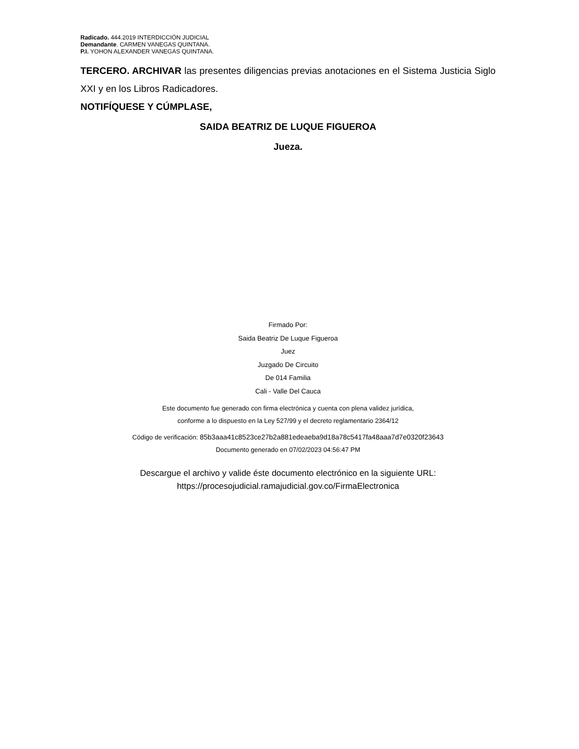Radicado. 444.2019 INTERDICCIÓN JUDICIAL
Demandante. CARMEN VANEGAS QUINTANA.
P.I. YOHON ALEXANDER VANEGAS QUINTANA.
TERCERO. ARCHIVAR las presentes diligencias previas anotaciones en el Sistema Justicia Siglo XXI y en los Libros Radicadores.
NOTIFÍQUESE Y CÚMPLASE,
SAIDA BEATRIZ DE LUQUE FIGUEROA
Jueza.
Firmado Por:
Saida Beatriz De Luque Figueroa
Juez
Juzgado De Circuito
De 014 Familia
Cali - Valle Del Cauca
Este documento fue generado con firma electrónica y cuenta con plena validez jurídica,
conforme a lo dispuesto en la Ley 527/99 y el decreto reglamentario 2364/12
Código de verificación: 85b3aaa41c8523ce27b2a881edeaeba9d18a78c5417fa48aaa7d7e0320f23643
Documento generado en 07/02/2023 04:56:47 PM
Descargue el archivo y valide éste documento electrónico en la siguiente URL:
https://procesojudicial.ramajudicial.gov.co/FirmaElectronica